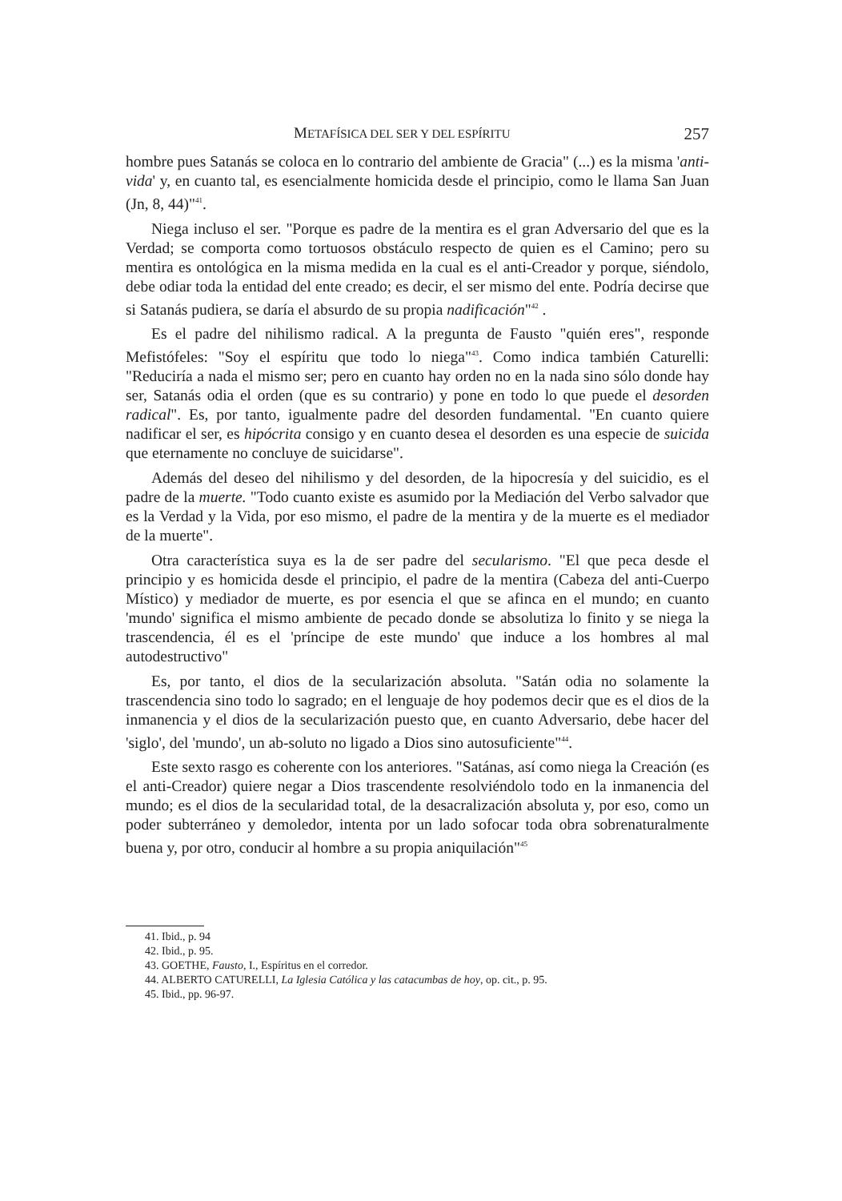METAFÍSICA DEL SER Y DEL ESPÍRITU 257
hombre pues Satanás se coloca en lo contrario del ambiente de Gracia" (...) es la misma 'anti-vida' y, en cuanto tal, es esencialmente homicida desde el principio, como le llama San Juan (Jn, 8, 44)"<sup>41</sup>.
Niega incluso el ser. "Porque es padre de la mentira es el gran Adversario del que es la Verdad; se comporta como tortuosos obstáculo respecto de quien es el Camino; pero su mentira es ontológica en la misma medida en la cual es el anti-Creador y porque, siéndolo, debe odiar toda la entidad del ente creado; es decir, el ser mismo del ente. Podría decirse que si Satanás pudiera, se daría el absurdo de su propia nadificación"<sup>42</sup> .
Es el padre del nihilismo radical. A la pregunta de Fausto "quién eres", responde Mefistófeles: "Soy el espíritu que todo lo niega"<sup>43</sup>. Como indica también Caturelli: "Reduciría a nada el mismo ser; pero en cuanto hay orden no en la nada sino sólo donde hay ser, Satanás odia el orden (que es su contrario) y pone en todo lo que puede el desorden radical". Es, por tanto, igualmente padre del desorden fundamental. "En cuanto quiere nadificar el ser, es hipócrita consigo y en cuanto desea el desorden es una especie de suicida que eternamente no concluye de suicidarse".
Además del deseo del nihilismo y del desorden, de la hipocresía y del suicidio, es el padre de la muerte. "Todo cuanto existe es asumido por la Mediación del Verbo salvador que es la Verdad y la Vida, por eso mismo, el padre de la mentira y de la muerte es el mediador de la muerte".
Otra característica suya es la de ser padre del secularismo. "El que peca desde el principio y es homicida desde el principio, el padre de la mentira (Cabeza del anti-Cuerpo Místico) y mediador de muerte, es por esencia el que se afinca en el mundo; en cuanto 'mundo' significa el mismo ambiente de pecado donde se absolutiza lo finito y se niega la trascendencia, él es el 'príncipe de este mundo' que induce a los hombres al mal autodestructivo"
Es, por tanto, el dios de la secularización absoluta. "Satán odia no solamente la trascendencia sino todo lo sagrado; en el lenguaje de hoy podemos decir que es el dios de la inmanencia y el dios de la secularización puesto que, en cuanto Adversario, debe hacer del 'siglo', del 'mundo', un ab-soluto no ligado a Dios sino autosuficiente"<sup>44</sup>.
Este sexto rasgo es coherente con los anteriores. "Satánas, así como niega la Creación (es el anti-Creador) quiere negar a Dios trascendente resolviéndolo todo en la inmanencia del mundo; es el dios de la secularidad total, de la desacralización absoluta y, por eso, como un poder subterráneo y demoledor, intenta por un lado sofocar toda obra sobrenaturalmente buena y, por otro, conducir al hombre a su propia aniquilación"<sup>45</sup>
41. Ibid., p. 94
42. Ibid., p. 95.
43. GOETHE, Fausto, I., Espíritus en el corredor.
44. ALBERTO CATURELLI, La Iglesia Católica y las catacumbas de hoy, op. cit., p. 95.
45. Ibid., pp. 96-97.